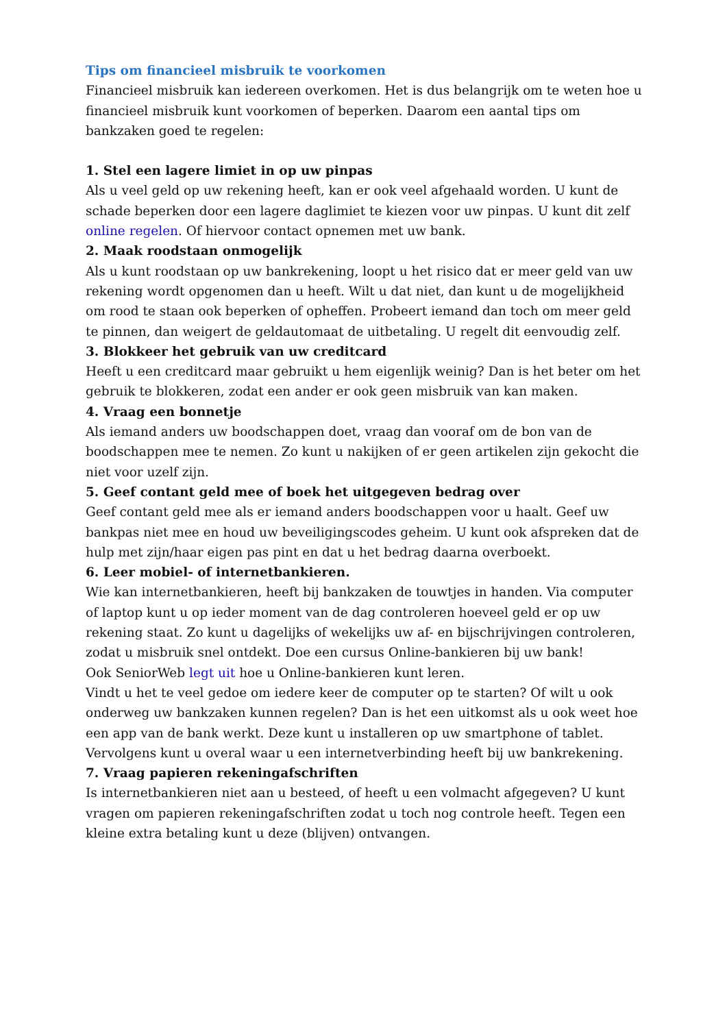Tips om financieel misbruik te voorkomen
Financieel misbruik kan iedereen overkomen. Het is dus belangrijk om te weten hoe u financieel misbruik kunt voorkomen of beperken. Daarom een aantal tips om bankzaken goed te regelen:
1. Stel een lagere limiet in op uw pinpas
Als u veel geld op uw rekening heeft, kan er ook veel afgehaald worden. U kunt de schade beperken door een lagere daglimiet te kiezen voor uw pinpas. U kunt dit zelf online regelen. Of hiervoor contact opnemen met uw bank.
2. Maak roodstaan onmogelijk
Als u kunt roodstaan op uw bankrekening, loopt u het risico dat er meer geld van uw rekening wordt opgenomen dan u heeft. Wilt u dat niet, dan kunt u de mogelijkheid om rood te staan ook beperken of opheffen. Probeert iemand dan toch om meer geld te pinnen, dan weigert de geldautomaat de uitbetaling. U regelt dit eenvoudig zelf.
3. Blokkeer het gebruik van uw creditcard
Heeft u een creditcard maar gebruikt u hem eigenlijk weinig? Dan is het beter om het gebruik te blokkeren, zodat een ander er ook geen misbruik van kan maken.
4. Vraag een bonnetje
Als iemand anders uw boodschappen doet, vraag dan vooraf om de bon van de boodschappen mee te nemen. Zo kunt u nakijken of er geen artikelen zijn gekocht die niet voor uzelf zijn.
5. Geef contant geld mee of boek het uitgegeven bedrag over
Geef contant geld mee als er iemand anders boodschappen voor u haalt. Geef uw bankpas niet mee en houd uw beveiligingscodes geheim. U kunt ook afspreken dat de hulp met zijn/haar eigen pas pint en dat u het bedrag daarna overboekt.
6. Leer mobiel- of internetbankieren.
Wie kan internetbankieren, heeft bij bankzaken de touwtjes in handen. Via computer of laptop kunt u op ieder moment van de dag controleren hoeveel geld er op uw rekening staat. Zo kunt u dagelijks of wekelijks uw af- en bijschrijvingen controleren, zodat u misbruik snel ontdekt. Doe een cursus Online-bankieren bij uw bank!
Ook SeniorWeb legt uit hoe u Online-bankieren kunt leren.
Vindt u het te veel gedoe om iedere keer de computer op te starten? Of wilt u ook onderweg uw bankzaken kunnen regelen? Dan is het een uitkomst als u ook weet hoe een app van de bank werkt. Deze kunt u installeren op uw smartphone of tablet. Vervolgens kunt u overal waar u een internetverbinding heeft bij uw bankrekening.
7. Vraag papieren rekeningafschriften
Is internetbankieren niet aan u besteed, of heeft u een volmacht afgegeven? U kunt vragen om papieren rekeningafschriften zodat u toch nog controle heeft. Tegen een kleine extra betaling kunt u deze (blijven) ontvangen.